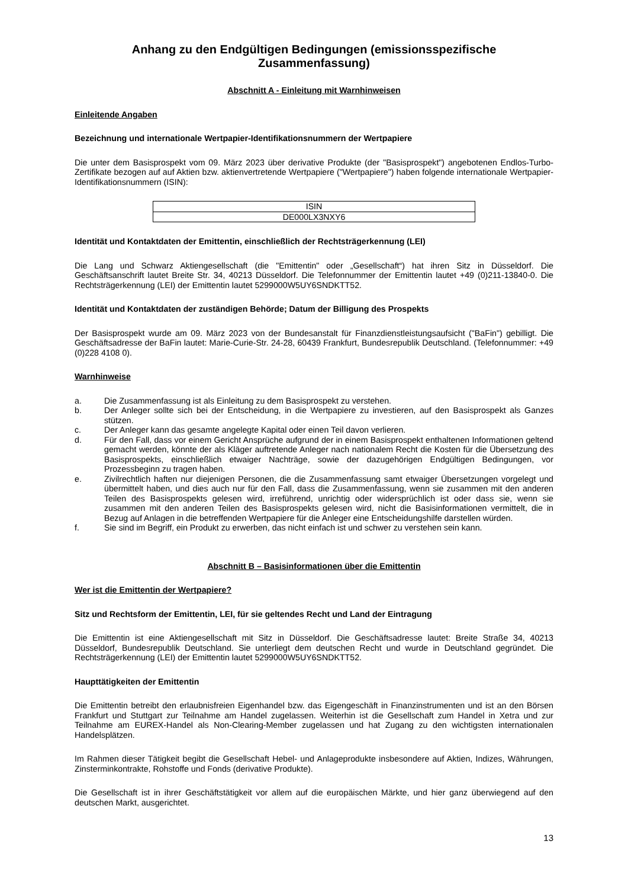Anhang zu den Endgültigen Bedingungen (emissionsspezifische Zusammenfassung)
Abschnitt A - Einleitung mit Warnhinweisen
Einleitende Angaben
Bezeichnung und internationale Wertpapier-Identifikationsnummern der Wertpapiere
Die unter dem Basisprospekt vom 09. März 2023 über derivative Produkte (der "Basisprospekt") angebotenen Endlos-Turbo-Zertifikate bezogen auf auf Aktien bzw. aktienvertretende Wertpapiere ("Wertpapiere") haben folgende internationale Wertpapier-Identifikationsnummern (ISIN):
| ISIN |
| DE000LX3NXY6 |
Identität und Kontaktdaten der Emittentin, einschließlich der Rechtsträgerkennung (LEI)
Die Lang und Schwarz Aktiengesellschaft (die "Emittentin" oder „Gesellschaft“) hat ihren Sitz in Düsseldorf. Die Geschäftsanschrift lautet Breite Str. 34, 40213 Düsseldorf. Die Telefonnummer der Emittentin lautet +49 (0)211-13840-0. Die Rechtsträgerkennung (LEI) der Emittentin lautet 5299000W5UY6SNDKTT52.
Identität und Kontaktdaten der zuständigen Behörde; Datum der Billigung des Prospekts
Der Basisprospekt wurde am 09. März 2023 von der Bundesanstalt für Finanzdienstleistungsaufsicht ("BaFin") gebilligt. Die Geschäftsadresse der BaFin lautet: Marie-Curie-Str. 24-28, 60439 Frankfurt, Bundesrepublik Deutschland. (Telefonnummer: +49 (0)228 4108 0).
Warnhinweise
a. Die Zusammenfassung ist als Einleitung zu dem Basisprospekt zu verstehen.
b. Der Anleger sollte sich bei der Entscheidung, in die Wertpapiere zu investieren, auf den Basisprospekt als Ganzes stützen.
c. Der Anleger kann das gesamte angelegte Kapital oder einen Teil davon verlieren.
d. Für den Fall, dass vor einem Gericht Ansprüche aufgrund der in einem Basisprospekt enthaltenen Informationen geltend gemacht werden, könnte der als Kläger auftretende Anleger nach nationalem Recht die Kosten für die Übersetzung des Basisprospekts, einschließlich etwaiger Nachträge, sowie der dazugehörigen Endgültigen Bedingungen, vor Prozessbeginn zu tragen haben.
e. Zivilrechtlich haften nur diejenigen Personen, die die Zusammenfassung samt etwaiger Übersetzungen vorgelegt und übermittelt haben, und dies auch nur für den Fall, dass die Zusammenfassung, wenn sie zusammen mit den anderen Teilen des Basisprospekts gelesen wird, irreführend, unrichtig oder widersprüchlich ist oder dass sie, wenn sie zusammen mit den anderen Teilen des Basisprospekts gelesen wird, nicht die Basisinformationen vermittelt, die in Bezug auf Anlagen in die betreffenden Wertpapiere für die Anleger eine Entscheidungshilfe darstellen würden.
f. Sie sind im Begriff, ein Produkt zu erwerben, das nicht einfach ist und schwer zu verstehen sein kann.
Abschnitt B – Basisinformationen über die Emittentin
Wer ist die Emittentin der Wertpapiere?
Sitz und Rechtsform der Emittentin, LEI, für sie geltendes Recht und Land der Eintragung
Die Emittentin ist eine Aktiengesellschaft mit Sitz in Düsseldorf. Die Geschäftsadresse lautet: Breite Straße 34, 40213 Düsseldorf, Bundesrepublik Deutschland. Sie unterliegt dem deutschen Recht und wurde in Deutschland gegründet. Die Rechtsträgerkennung (LEI) der Emittentin lautet 5299000W5UY6SNDKTT52.
Haupttätigkeiten der Emittentin
Die Emittentin betreibt den erlaubnisfreien Eigenhandel bzw. das Eigengeschäft in Finanzinstrumenten und ist an den Börsen Frankfurt und Stuttgart zur Teilnahme am Handel zugelassen. Weiterhin ist die Gesellschaft zum Handel in Xetra und zur Teilnahme am EUREX-Handel als Non-Clearing-Member zugelassen und hat Zugang zu den wichtigsten internationalen Handelsplätzen.
Im Rahmen dieser Tätigkeit begibt die Gesellschaft Hebel- und Anlageprodukte insbesondere auf Aktien, Indizes, Währungen, Zinsterminkontrakte, Rohstoffe und Fonds (derivative Produkte).
Die Gesellschaft ist in ihrer Geschäftstätigkeit vor allem auf die europäischen Märkte, und hier ganz überwiegend auf den deutschen Markt, ausgerichtet.
13